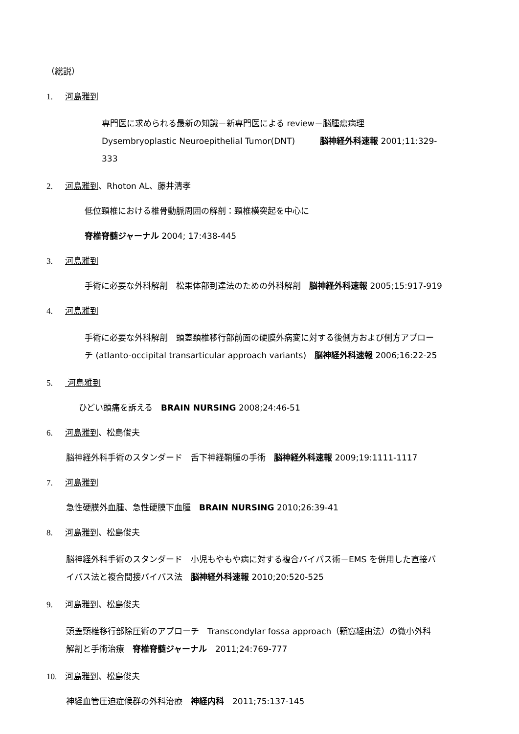（総説）
1. 河島雅到
専門医に求められる最新の知識－新専門医による review－脳腫瘍病理
Dysembryoplastic Neuroepithelial Tumor(DNT)　　　脳神経外科速報 2001;11:329-
333
2. 河島雅到、Rhoton AL、藤井清孝
低位頚椎における椎骨動脈周囲の解剖：頚椎横突起を中心に
脊椎脊髄ジャーナル 2004; 17:438-445
3. 河島雅到
手術に必要な外科解剖　松果体部到達法のための外科解剖　脳神経外科速報 2005;15:917-919
4. 河島雅到
手術に必要な外科解剖　頭蓋頚椎移行部前面の硬膜外病変に対する後側方および側方アプロー
チ (atlanto-occipital transarticular approach variants)　脳神経外科速報 2006;16:22-25
5. 河島雅到
ひどい頭痛を訴える　BRAIN NURSING 2008;24:46-51
6. 河島雅到、松島俊夫
脳神経外科手術のスタンダード　舌下神経鞘腫の手術　脳神経外科速報 2009;19:1111-1117
7. 河島雅到
急性硬膜外血腫、急性硬膜下血腫　BRAIN NURSING 2010;26:39-41
8. 河島雅到、松島俊夫
脳神経外科手術のスタンダード　小児もやもや病に対する複合バイパス術－EMS を併用した直接バ
イパス法と複合間接バイパス法　脳神経外科速報 2010;20:520-525
9. 河島雅到、松島俊夫
頭蓋頸椎移行部除圧術のアプローチ　Transcondylar fossa approach（顆窩経由法）の微小外科
解剖と手術治療　脊椎脊髄ジャーナル　2011;24:769-777
10. 河島雅到、松島俊夫
神経血管圧迫症候群の外科治療　神経内科　2011;75:137-145